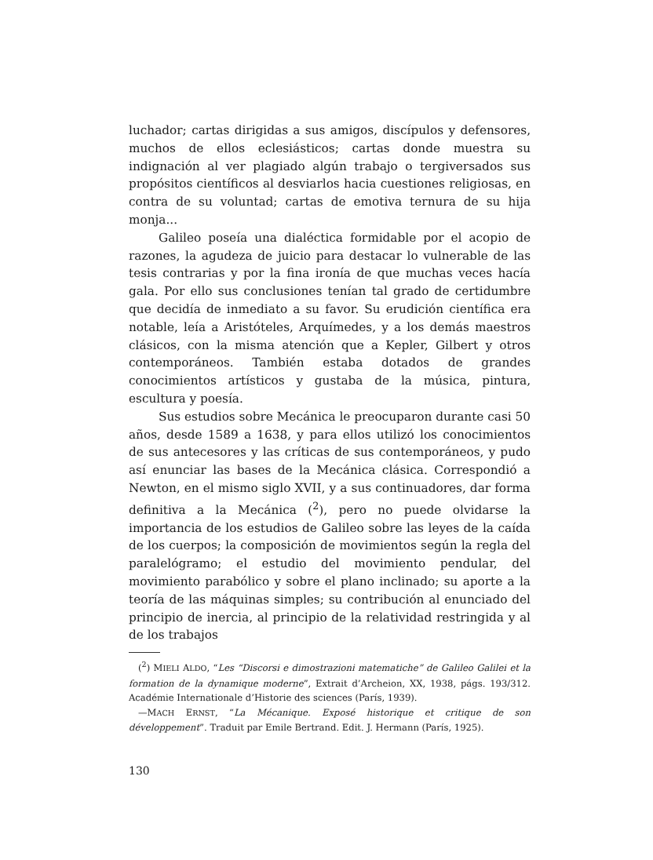luchador; cartas dirigidas a sus amigos, discípulos y defensores, muchos de ellos eclesiásticos; cartas donde muestra su indignación al ver plagiado algún trabajo o tergiversados sus propósitos científicos al desviarlos hacia cuestiones religiosas, en contra de su voluntad; cartas de emotiva ternura de su hija monja...
Galileo poseía una dialéctica formidable por el acopio de razones, la agudeza de juicio para destacar lo vulnerable de las tesis contrarias y por la fina ironía de que muchas veces hacía gala. Por ello sus conclusiones tenían tal grado de certidumbre que decidía de inmediato a su favor. Su erudición científica era notable, leía a Aristóteles, Arquímedes, y a los demás maestros clásicos, con la misma atención que a Kepler, Gilbert y otros contemporáneos. También estaba dotados de grandes conocimientos artísticos y gustaba de la música, pintura, escultura y poesía.
Sus estudios sobre Mecánica le preocuparon durante casi 50 años, desde 1589 a 1638, y para ellos utilizó los conocimientos de sus antecesores y las críticas de sus contemporáneos, y pudo así enunciar las bases de la Mecánica clásica. Correspondió a Newton, en el mismo siglo XVII, y a sus continuadores, dar forma definitiva a la Mecánica (<sup>2</sup>), pero no puede olvidarse la importancia de los estudios de Galileo sobre las leyes de la caída de los cuerpos; la composición de movimientos según la regla del paralelógramo; el estudio del movimiento pendular, del movimiento parabólico y sobre el plano inclinado; su aporte a la teoría de las máquinas simples; su contribución al enunciado del principio de inercia, al principio de la relatividad restringida y al de los trabajos
(<sup>2</sup>) MIELI ALDO, “Les “Discorsi e dimostrazioni matematiche” de Galileo Galilei et la formation de la dynamique moderne”, Extrait d’Archeion, XX, 1938, págs. 193/312. Académie Internationale d’Historie des sciences (París, 1939).
—MACH ERNST, “La Mécanique. Exposé historique et critique de son développement”. Traduit par Emile Bertrand. Edit. J. Hermann (París, 1925).
130